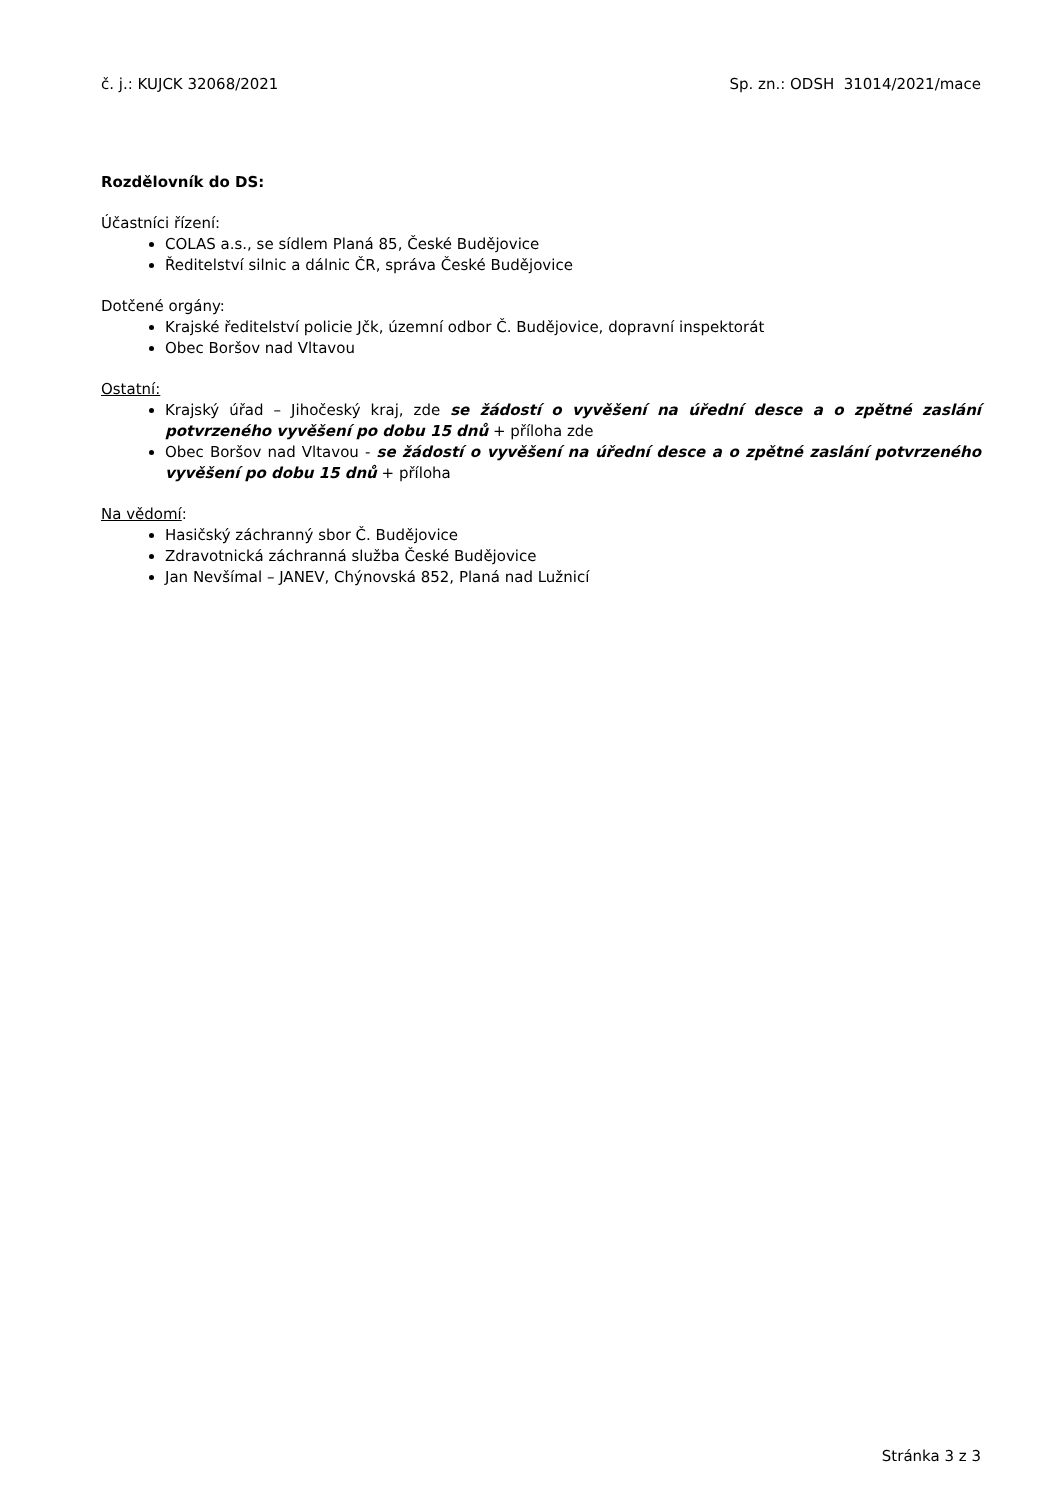č. j.: KUJCK 32068/2021 Sp. zn.: ODSH 31014/2021/mace
Rozdělovník do DS:
Účastníci řízení:
COLAS a.s., se sídlem Planá 85, České Budějovice
Ředitelství silnic a dálnic ČR, správa České Budějovice
Dotčené orgány:
Krajské ředitelství policie Jčk, územní odbor Č. Budějovice, dopravní inspektorát
Obec Boršov nad Vltavou
Ostatní:
Krajský úřad – Jihočeský kraj, zde se žádostí o vyvěšení na úřední desce a o zpětné zaslání potvrzeného vyvěšení po dobu 15 dnů + příloha zde
Obec Boršov nad Vltavou - se žádostí o vyvěšení na úřední desce a o zpětné zaslání potvrzeného vyvěšení po dobu 15 dnů + příloha
Na vědomí:
Hasičský záchranný sbor Č. Budějovice
Zdravotnická záchranná služba České Budějovice
Jan Nevšímal – JANEV, Chýnovská 852, Planá nad Lužnicí
Stránka 3 z 3